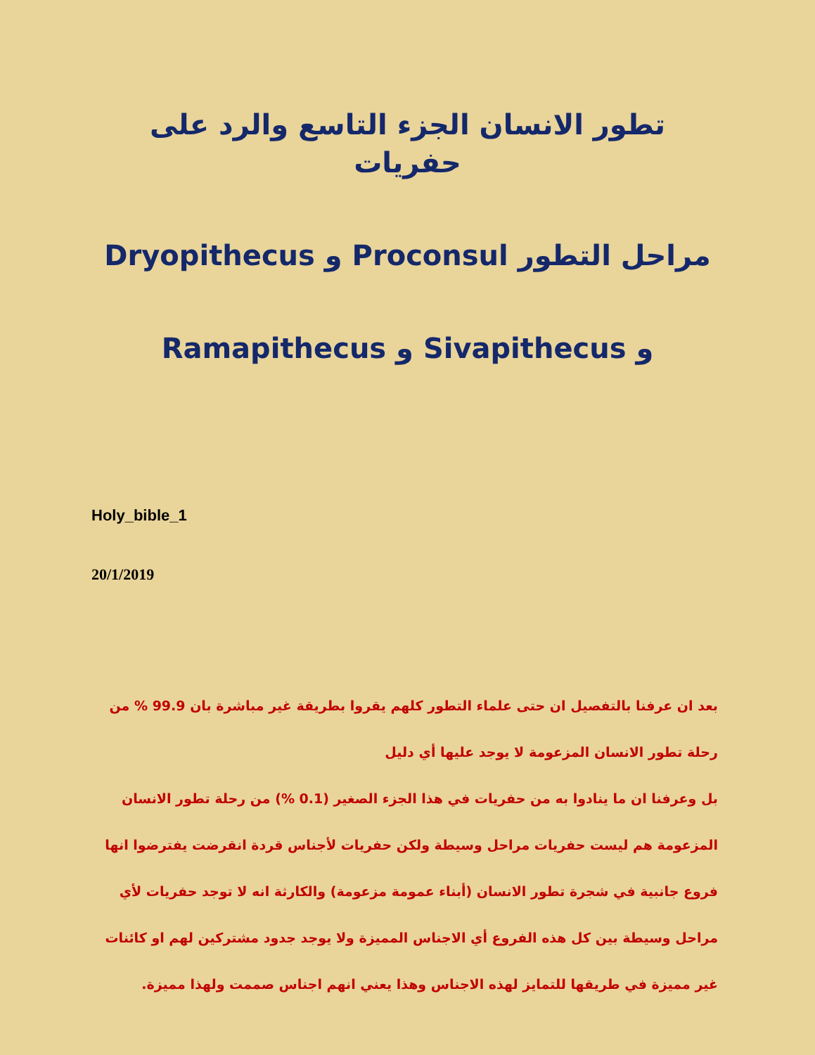تطور الانسان الجزء التاسع والرد على حفريات
مراحل التطور Proconsul و Dryopithecus
و Sivapithecus و Ramapithecus
Holy_bible_1
20/1/2019
بعد ان عرفنا بالتفصيل ان حتى علماء التطور كلهم يقروا بطريقة غير مباشرة بان 99.9 % من رحلة تطور الانسان المزعومة لا يوجد عليها أي دليل
بل وعرفنا ان ما ينادوا به من حفريات في هذا الجزء الصغير (0.1 %) من رحلة تطور الانسان المزعومة هم ليست حفريات مراحل وسيطة ولكن حفريات لأجناس قردة انقرضت يفترضوا انها فروع جانبية في شجرة تطور الانسان (أبناء عمومة مزعومة) والكارثة انه لا توجد حفريات لأي مراحل وسيطة بين كل هذه الفروع أي الاجناس المميزة ولا يوجد جدود مشتركين لهم او كائنات غير مميزة في طريقها للتمايز لهذه الاجناس وهذا يعني انهم اجناس صممت ولهذا مميزة.